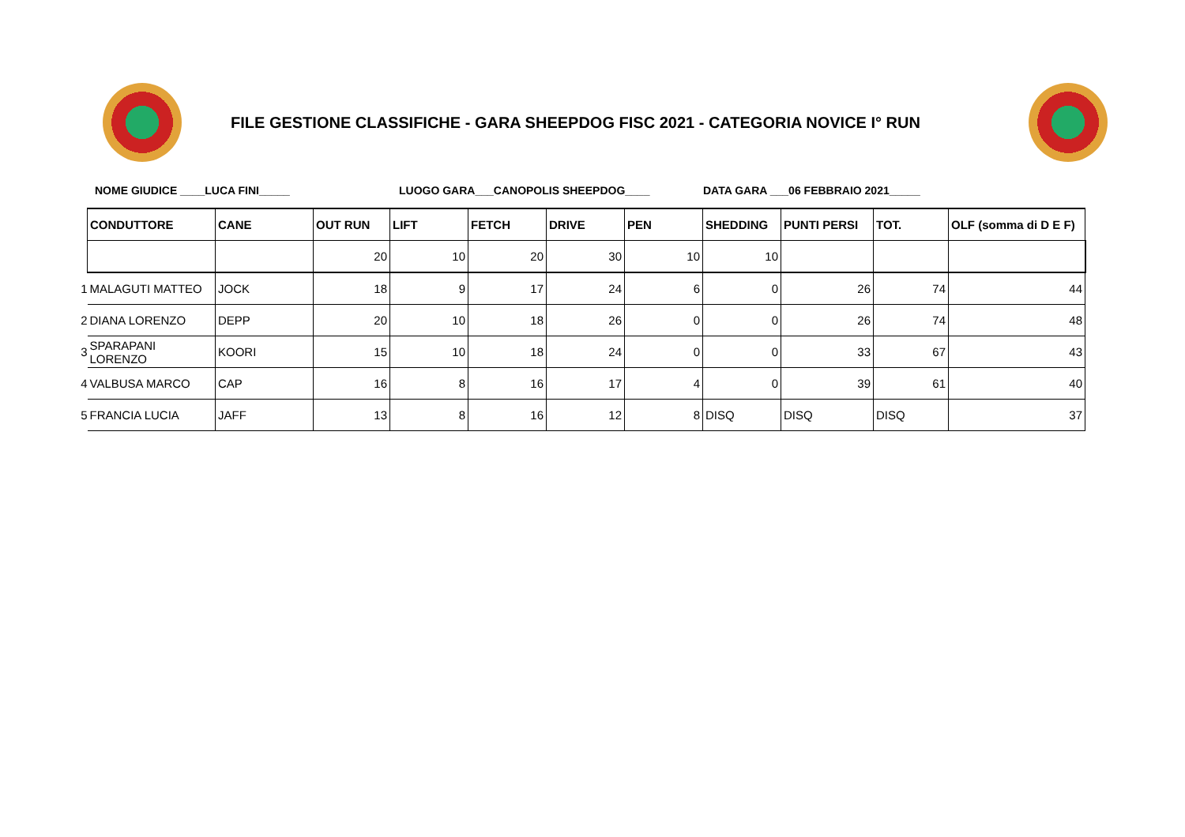FILE GESTIONE CLASSIFICHE - GARA SHEEPDOG FISC 2021 - CATEGORIA NOVICE I° RUN
NOME GIUDICE ____LUCA FINI_____ LUOGO GARA___CANOPOLIS SHEEPDOG____ DATA GARA ___06 FEBBRAIO 2021_____
| | CONDUTTORE | CANE | OUT RUN | LIFT | FETCH | DRIVE | PEN | SHEDDING | PUNTI PERSI | TOT. | OLF (somma di D E F) |
| | | | 20 | 10 | 20 | 30 | 10 | 10 | | | |
| 1 | MALAGUTI MATTEO | JOCK | 18 | 9 | 17 | 24 | 6 | 0 | 26 | 74 | 44 |
| 2 | DIANA LORENZO | DEPP | 20 | 10 | 18 | 26 | 0 | 0 | 26 | 74 | 48 |
| 3 | SPARAPANI LORENZO | KOORI | 15 | 10 | 18 | 24 | 0 | 0 | 33 | 67 | 43 |
| 4 | VALBUSA MARCO | CAP | 16 | 8 | 16 | 17 | 4 | 0 | 39 | 61 | 40 |
| 5 | FRANCIA LUCIA | JAFF | 13 | 8 | 16 | 12 | 8 | DISQ | DISQ | DISQ | 37 |